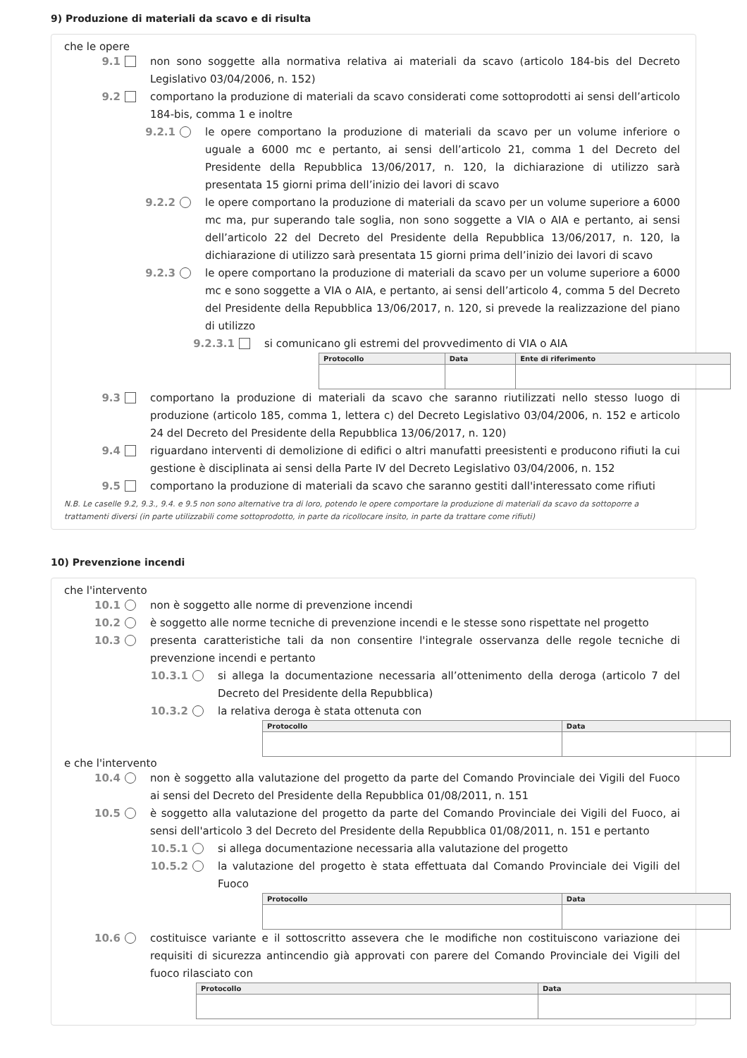9) Produzione di materiali da scavo e di risulta
che le opere
9.1 non sono soggette alla normativa relativa ai materiali da scavo (articolo 184-bis del Decreto Legislativo 03/04/2006, n. 152)
9.2 comportano la produzione di materiali da scavo considerati come sottoprodotti ai sensi dell’articolo 184-bis, comma 1 e inoltre
9.2.1 le opere comportano la produzione di materiali da scavo per un volume inferiore o uguale a 6000 mc e pertanto, ai sensi dell’articolo 21, comma 1 del Decreto del Presidente della Repubblica 13/06/2017, n. 120, la dichiarazione di utilizzo sarà presentata 15 giorni prima dell’inizio dei lavori di scavo
9.2.2 le opere comportano la produzione di materiali da scavo per un volume superiore a 6000 mc ma, pur superando tale soglia, non sono soggette a VIA o AIA e pertanto, ai sensi dell’articolo 22 del Decreto del Presidente della Repubblica 13/06/2017, n. 120, la dichiarazione di utilizzo sarà presentata 15 giorni prima dell’inizio dei lavori di scavo
9.2.3 le opere comportano la produzione di materiali da scavo per un volume superiore a 6000 mc e sono soggette a VIA o AIA, e pertanto, ai sensi dell’articolo 4, comma 5 del Decreto del Presidente della Repubblica 13/06/2017, n. 120, si prevede la realizzazione del piano di utilizzo
9.2.3.1 si comunicano gli estremi del provvedimento di VIA o AIA
| Protocollo | Data | Ente di riferimento |
| --- | --- | --- |
9.3 comportano la produzione di materiali da scavo che saranno riutilizzati nello stesso luogo di produzione (articolo 185, comma 1, lettera c) del Decreto Legislativo 03/04/2006, n. 152 e articolo 24 del Decreto del Presidente della Repubblica 13/06/2017, n. 120)
9.4 riguardano interventi di demolizione di edifici o altri manufatti preesistenti e producono rifiuti la cui gestione è disciplinata ai sensi della Parte IV del Decreto Legislativo 03/04/2006, n. 152
9.5 comportano la produzione di materiali da scavo che saranno gestiti dall'interessato come rifiuti
N.B. Le caselle 9.2, 9.3., 9.4. e 9.5 non sono alternative tra di loro, potendo le opere comportare la produzione di materiali da scavo da sottoporre a trattamenti diversi (in parte utilizzabili come sottoprodotto, in parte da ricollocare insito, in parte da trattare come rifiuti)
10) Prevenzione incendi
che l'intervento
10.1 non è soggetto alle norme di prevenzione incendi
10.2 è soggetto alle norme tecniche di prevenzione incendi e le stesse sono rispettate nel progetto
10.3 presenta caratteristiche tali da non consentire l'integrale osservanza delle regole tecniche di prevenzione incendi e pertanto
10.3.1 si allega la documentazione necessaria all’ottenimento della deroga (articolo 7 del Decreto del Presidente della Repubblica)
10.3.2 la relativa deroga è stata ottenuta con
| Protocollo | Data |
| --- | --- |
e che l'intervento
10.4 non è soggetto alla valutazione del progetto da parte del Comando Provinciale dei Vigili del Fuoco ai sensi del Decreto del Presidente della Repubblica 01/08/2011, n. 151
10.5 è soggetto alla valutazione del progetto da parte del Comando Provinciale dei Vigili del Fuoco, ai sensi dell'articolo 3 del Decreto del Presidente della Repubblica 01/08/2011, n. 151 e pertanto
10.5.1 si allega documentazione necessaria alla valutazione del progetto
10.5.2 la valutazione del progetto è stata effettuata dal Comando Provinciale dei Vigili del Fuoco
| Protocollo | Data |
| --- | --- |
10.6 costituisce variante e il sottoscritto assevera che le modifiche non costituiscono variazione dei requisiti di sicurezza antincendio già approvati con parere del Comando Provinciale dei Vigili del fuoco rilasciato con
| Protocollo | Data |
| --- | --- |